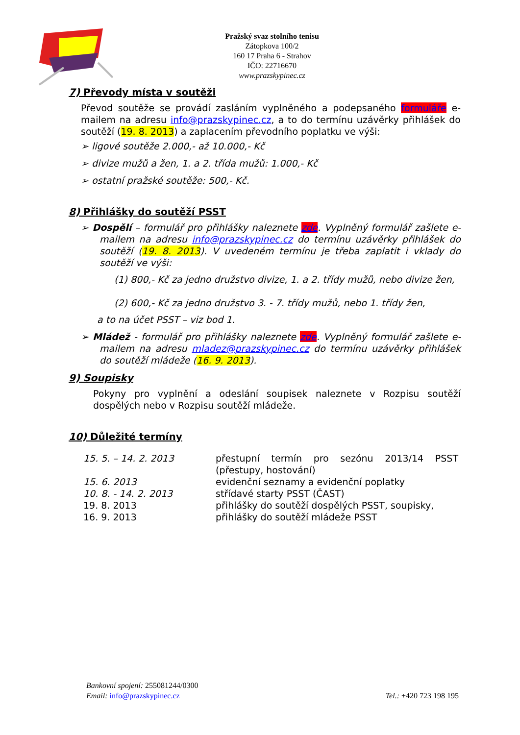Pražský svaz stolního tenisu
Zátopkova 100/2
160 17 Praha 6 - Strahov
IČO: 22716670
www.prazskypinec.cz
7) Převody místa v soutěži
Převod soutěže se provádí zasláním vyplněného a podepsaného formuláře e-mailem na adresu info@prazskypinec.cz, a to do termínu uzávěrky přihlášek do soutěží (19. 8. 2013) a zaplacením převodního poplatku ve výši:
➢ ligové soutěže 2.000,- až 10.000,- Kč
➢ divize mužů a žen, 1. a 2. třída mužů: 1.000,- Kč
➢ ostatní pražské soutěže: 500,- Kč.
8) Přihlášky do soutěží PSST
➢ Dospělí – formulář pro přihlášky naleznete zde. Vyplněný formulář zašlete e-mailem na adresu info@prazskypinec.cz do termínu uzávěrky přihlášek do soutěží (19. 8. 2013). V uvedeném termínu je třeba zaplatit i vklady do soutěží ve výši:
(1) 800,- Kč za jedno družstvo divize, 1. a 2. třídy mužů, nebo divize žen,
(2) 600,- Kč za jedno družstvo 3. - 7. třídy mužů, nebo 1. třídy žen,
a to na účet PSST – viz bod 1.
➢ Mládež - formulář pro přihlášky naleznete zde. Vyplněný formulář zašlete e-mailem na adresu mladez@prazskypinec.cz do termínu uzávěrky přihlášek do soutěží mládeže (16. 9. 2013).
9) Soupisky
Pokyny pro vyplnění a odeslání soupisek naleznete v Rozpisu soutěží dospělých nebo v Rozpisu soutěží mládeže.
10) Důležité termíny
| 15. 5. – 14. 2. 2013 | přestupní termín pro sezónu 2013/14 PSST (přestupy, hostování) |
| 15. 6. 2013 | evidenční seznamy a evidenční poplatky |
| 10. 8. - 14. 2. 2013 | střídavé starty PSST (ČAST) |
| 19. 8. 2013 | přihlášky do soutěží dospělých PSST, soupisky, |
| 16. 9. 2013 | přihlášky do soutěží mládeže PSST |
Bankovní spojení: 255081244/0300
Email: info@prazskypinec.cz
Tel.: +420 723 198 195